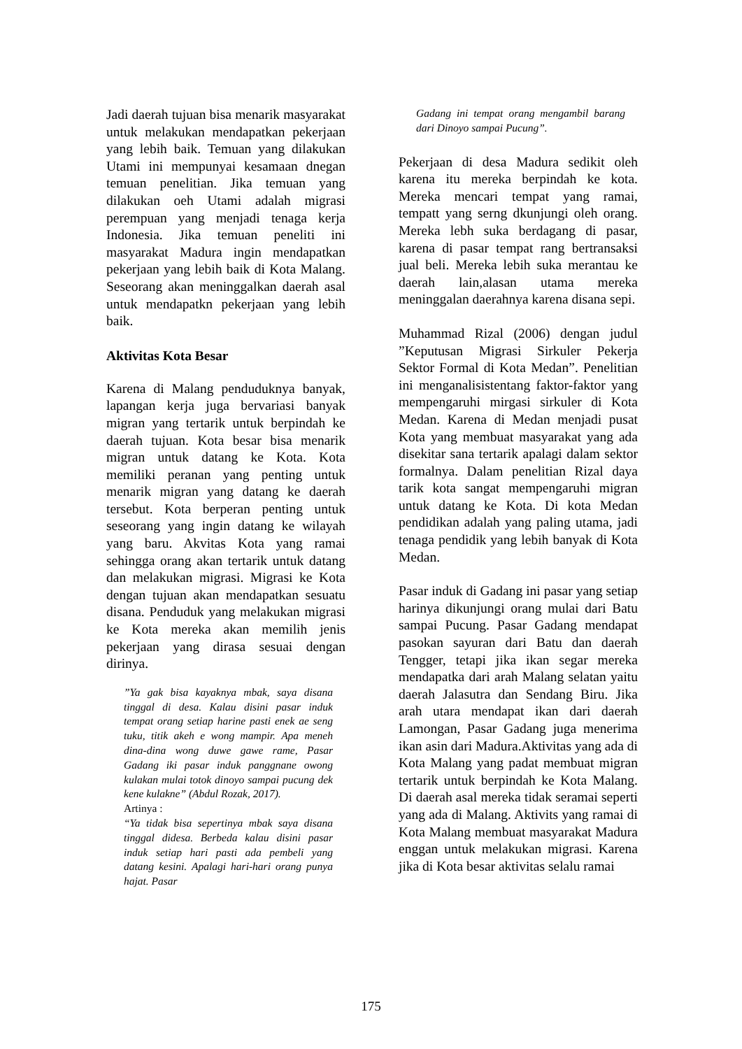Jadi daerah tujuan bisa menarik masyarakat untuk melakukan mendapatkan pekerjaan yang lebih baik. Temuan yang dilakukan Utami ini mempunyai kesamaan dnegan temuan penelitian. Jika temuan yang dilakukan oeh Utami adalah migrasi perempuan yang menjadi tenaga kerja Indonesia. Jika temuan peneliti ini masyarakat Madura ingin mendapatkan pekerjaan yang lebih baik di Kota Malang. Seseorang akan meninggalkan daerah asal untuk mendapatkn pekerjaan yang lebih baik.
Aktivitas Kota Besar
Karena di Malang penduduknya banyak, lapangan kerja juga bervariasi banyak migran yang tertarik untuk berpindah ke daerah tujuan. Kota besar bisa menarik migran untuk datang ke Kota. Kota memiliki peranan yang penting untuk menarik migran yang datang ke daerah tersebut. Kota berperan penting untuk seseorang yang ingin datang ke wilayah yang baru. Akvitas Kota yang ramai sehingga orang akan tertarik untuk datang dan melakukan migrasi. Migrasi ke Kota dengan tujuan akan mendapatkan sesuatu disana. Penduduk yang melakukan migrasi ke Kota mereka akan memilih jenis pekerjaan yang dirasa sesuai dengan dirinya.
”Ya gak bisa kayaknya mbak, saya disana tinggal di desa. Kalau disini pasar induk tempat orang setiap harine pasti enek ae seng tuku, titik akeh e wong mampir. Apa meneh dina-dina wong duwe gawe rame, Pasar Gadang iki pasar induk panggnane owong kulakan mulai totok dinoyo sampai pucung dek kene kulakne” (Abdul Rozak, 2017).
Artinya :
“Ya tidak bisa sepertinya mbak saya disana tinggal didesa. Berbeda kalau disini pasar induk setiap hari pasti ada pembeli yang datang kesini. Apalagi hari-hari orang punya hajat. Pasar
Gadang ini tempat orang mengambil barang dari Dinoyo sampai Pucung”.
Pekerjaan di desa Madura sedikit oleh karena itu mereka berpindah ke kota. Mereka mencari tempat yang ramai, tempatt yang serng dkunjungi oleh orang. Mereka lebh suka berdagang di pasar, karena di pasar tempat rang bertransaksi jual beli. Mereka lebih suka merantau ke daerah lain,alasan utama mereka meninggalan daerahnya karena disana sepi.
Muhammad Rizal (2006) dengan judul ”Keputusan Migrasi Sirkuler Pekerja Sektor Formal di Kota Medan”. Penelitian ini menganalisistentang faktor-faktor yang mempengaruhi mirgasi sirkuler di Kota Medan. Karena di Medan menjadi pusat Kota yang membuat masyarakat yang ada disekitar sana tertarik apalagi dalam sektor formalnya. Dalam penelitian Rizal daya tarik kota sangat mempengaruhi migran untuk datang ke Kota. Di kota Medan pendidikan adalah yang paling utama, jadi tenaga pendidik yang lebih banyak di Kota Medan.
Pasar induk di Gadang ini pasar yang setiap harinya dikunjungi orang mulai dari Batu sampai Pucung. Pasar Gadang mendapat pasokan sayuran dari Batu dan daerah Tengger, tetapi jika ikan segar mereka mendapatka dari arah Malang selatan yaitu daerah Jalasutra dan Sendang Biru. Jika arah utara mendapat ikan dari daerah Lamongan, Pasar Gadang juga menerima ikan asin dari Madura.Aktivitas yang ada di Kota Malang yang padat membuat migran tertarik untuk berpindah ke Kota Malang. Di daerah asal mereka tidak seramai seperti yang ada di Malang. Aktivits yang ramai di Kota Malang membuat masyarakat Madura enggan untuk melakukan migrasi. Karena jika di Kota besar aktivitas selalu ramai
175